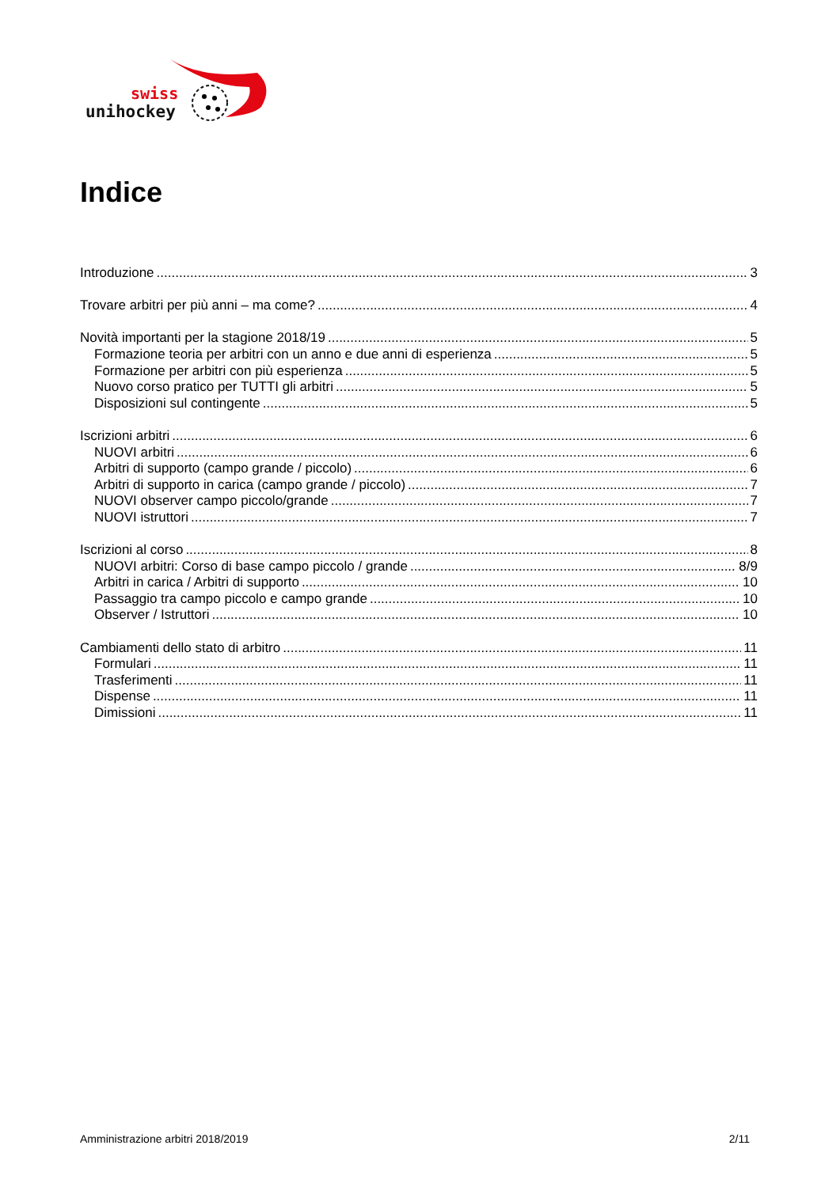swiss
unihockey
Indice
Introduzione 3
Trovare arbitri per più anni – ma come? 4
Novità importanti per la stagione 2018/19 5
Formazione teoria per arbitri con un anno e due anni di esperienza 5
Formazione per arbitri con più esperienza 5
Nuovo corso pratico per TUTTI gli arbitri 5
Disposizioni sul contingente 5
Iscrizioni arbitri 6
NUOVI arbitri 6
Arbitri di supporto (campo grande / piccolo) 6
Arbitri di supporto in carica (campo grande / piccolo) 7
NUOVI observer campo piccolo/grande 7
NUOVI istruttori 7
Iscrizioni al corso 8
NUOVI arbitri: Corso di base campo piccolo / grande 8/9
Arbitri in carica / Arbitri di supporto 10
Passaggio tra campo piccolo e campo grande 10
Observer / Istruttori 10
Cambiamenti dello stato di arbitro 11
Formulari 11
Trasferimenti 11
Dispense 11
Dimissioni 11
Amministrazione arbitri 2018/2019 2/11